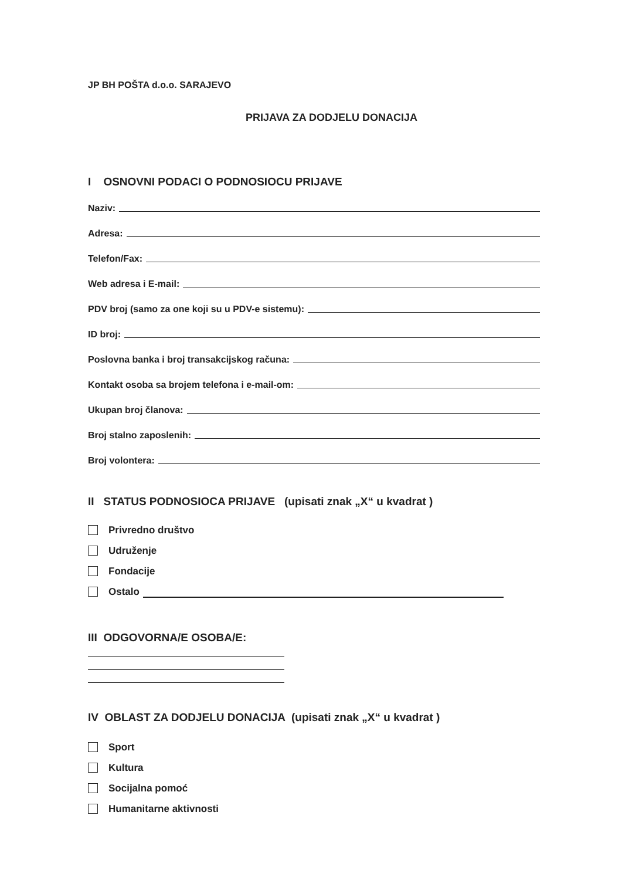JP BH POŠTA d.o.o. SARAJEVO
PRIJAVA ZA DODJELU DONACIJA
I OSNOVNI PODACI O PODNOSIOCU PRIJAVE
Naziv:
Adresa:
Telefon/Fax:
Web adresa i E-mail:
PDV broj (samo za one koji su u PDV-e sistemu):
ID broj:
Poslovna banka i broj transakcijskog računa:
Kontakt osoba sa brojem telefona i e-mail-om:
Ukupan broj članova:
Broj stalno zaposlenih:
Broj volontera:
II STATUS PODNOSIOCA PRIJAVE (upisati znak „X“ u kvadrat )
Privredno društvo
Udruženje
Fondacije
Ostalo
III ODGOVORNA/E OSOBA/E:
IV OBLAST ZA DODJELU DONACIJA (upisati znak „X“ u kvadrat )
Sport
Kultura
Socijalna pomoć
Humanitarne aktivnosti